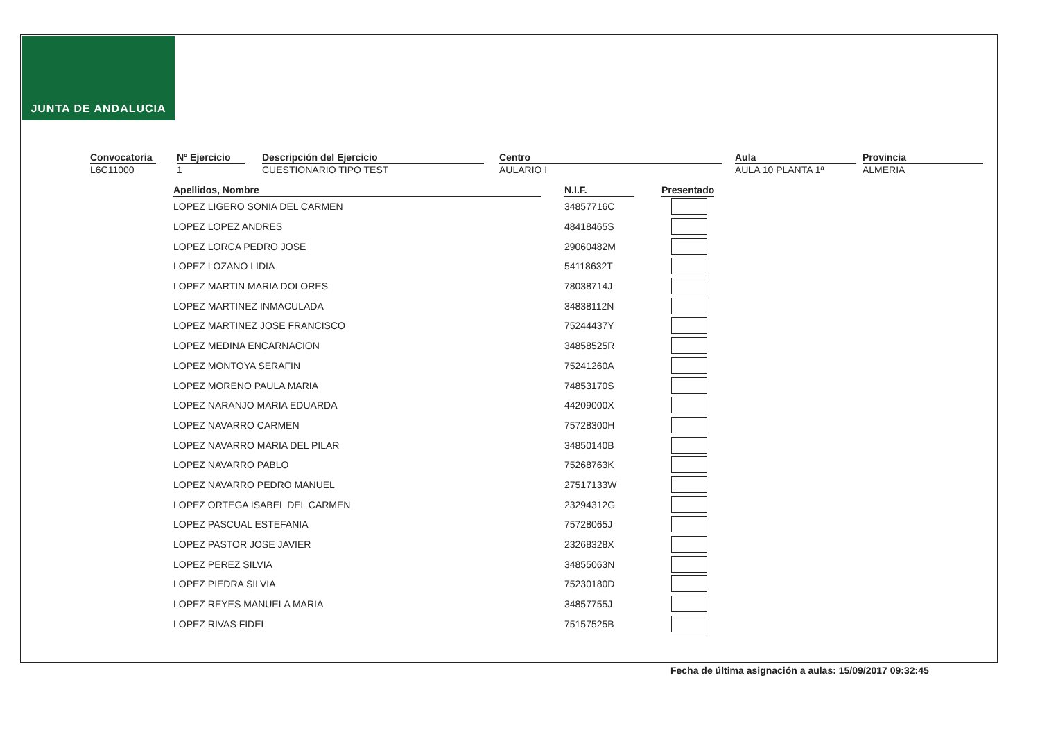JUNTA DE ANDALUCIA
Convocatoria
L6C11000
Nº Ejercicio
1
Descripción del Ejercicio
CUESTIONARIO TIPO TEST
Centro
AULARIO I
Aula
AULA 10 PLANTA 1ª
Provincia
ALMERIA
| Apellidos, Nombre | | N.I.F. | | Presentado |
| --- | --- | --- | --- | --- |
| LOPEZ LIGERO SONIA DEL CARMEN | | 34857716C | | |
| LOPEZ LOPEZ ANDRES | | 48418465S | | |
| LOPEZ LORCA PEDRO JOSE | | 29060482M | | |
| LOPEZ LOZANO LIDIA | | 54118632T | | |
| LOPEZ MARTIN MARIA DOLORES | | 78038714J | | |
| LOPEZ MARTINEZ INMACULADA | | 34838112N | | |
| LOPEZ MARTINEZ JOSE FRANCISCO | | 75244437Y | | |
| LOPEZ MEDINA ENCARNACION | | 34858525R | | |
| LOPEZ MONTOYA SERAFIN | | 75241260A | | |
| LOPEZ MORENO PAULA MARIA | | 74853170S | | |
| LOPEZ NARANJO MARIA EDUARDA | | 44209000X | | |
| LOPEZ NAVARRO CARMEN | | 75728300H | | |
| LOPEZ NAVARRO MARIA DEL PILAR | | 34850140B | | |
| LOPEZ NAVARRO PABLO | | 75268763K | | |
| LOPEZ NAVARRO PEDRO MANUEL | | 27517133W | | |
| LOPEZ ORTEGA ISABEL DEL CARMEN | | 23294312G | | |
| LOPEZ PASCUAL ESTEFANIA | | 75728065J | | |
| LOPEZ PASTOR JOSE JAVIER | | 23268328X | | |
| LOPEZ PEREZ SILVIA | | 34855063N | | |
| LOPEZ PIEDRA SILVIA | | 75230180D | | |
| LOPEZ REYES MANUELA MARIA | | 34857755J | | |
| LOPEZ RIVAS FIDEL | | 75157525B | | |
Fecha de última asignación a aulas: 15/09/2017 09:32:45